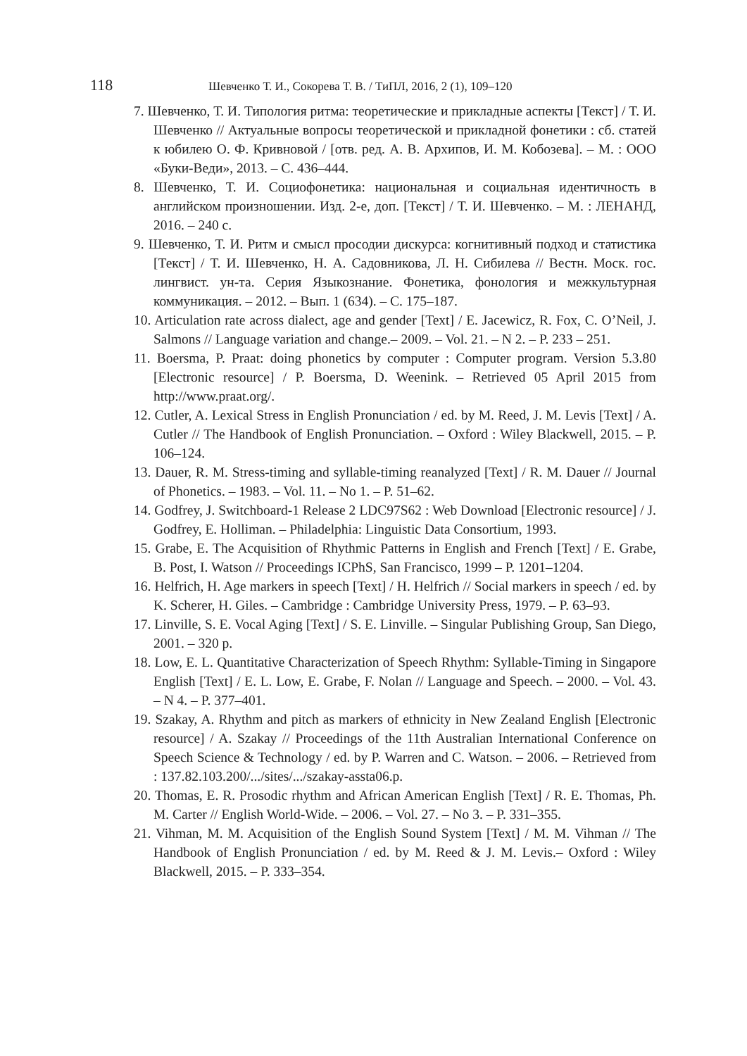118 Шевченко Т. И., Сокорева Т. В. / ТиПЛ, 2016, 2 (1), 109–120
7. Шевченко, Т. И. Типология ритма: теоретические и прикладные аспекты [Текст] / Т. И. Шевченко // Актуальные вопросы теоретической и прикладной фонетики : сб. статей к юбилею О. Ф. Кривновой / [отв. ред. А. В. Архипов, И. М. Кобозева]. – М. : ООО «Буки-Веди», 2013. – С. 436–444.
8. Шевченко, Т. И. Социофонетика: национальная и социальная идентичность в английском произношении. Изд. 2-е, доп. [Текст] / Т. И. Шевченко. – М. : ЛЕНАНД, 2016. – 240 с.
9. Шевченко, Т. И. Ритм и смысл просодии дискурса: когнитивный подход и статистика [Текст] / Т. И. Шевченко, Н. А. Садовникова, Л. Н. Сибилева // Вестн. Моск. гос. лингвист. ун-та. Серия Языкознание. Фонетика, фонология и межкультурная коммуникация. – 2012. – Вып. 1 (634). – С. 175–187.
10. Articulation rate across dialect, age and gender [Text] / E. Jacewicz, R. Fox, C. O’Neil, J. Salmons // Language variation and change.– 2009. – Vol. 21. – N 2. – P. 233 – 251.
11. Boersma, P. Praat: doing phonetics by computer : Computer program. Version 5.3.80 [Electronic resource] / P. Boersma, D. Weenink. – Retrieved 05 April 2015 from http://www.praat.org/.
12. Cutler, A. Lexical Stress in English Pronunciation / ed. by M. Reed, J. M. Levis [Text] / A. Cutler // The Handbook of English Pronunciation. – Oxford : Wiley Blackwell, 2015. – P. 106–124.
13. Dauer, R. M. Stress-timing and syllable-timing reanalyzed [Text] / R. M. Dauer // Journal of Phonetics. – 1983. – Vol. 11. – No 1. – P. 51–62.
14. Godfrey, J. Switchboard-1 Release 2 LDC97S62 : Web Download [Electronic resource] / J. Godfrey, E. Holliman. – Philadelphia: Linguistic Data Consortium, 1993.
15. Grabe, E. The Acquisition of Rhythmic Patterns in English and French [Text] / E. Grabe, B. Post, I. Watson // Proceedings ICPhS, San Francisco, 1999 – P. 1201–1204.
16. Helfrich, H. Age markers in speech [Text] / H. Helfrich // Social markers in speech / ed. by K. Scherer, H. Giles. – Cambridge : Cambridge University Press, 1979. – P. 63–93.
17. Linville, S. E. Vocal Aging [Text] / S. E. Linville. – Singular Publishing Group, San Diego, 2001. – 320 p.
18. Low, E. L. Quantitative Characterization of Speech Rhythm: Syllable-Timing in Singapore English [Text] / E. L. Low, E. Grabe, F. Nolan // Language and Speech. – 2000. – Vol. 43. – N 4. – P. 377–401.
19. Szakay, A. Rhythm and pitch as markers of ethnicity in New Zealand English [Electronic resource] / A. Szakay // Proceedings of the 11th Australian International Conference on Speech Science & Technology / ed. by P. Warren and C. Watson. – 2006. – Retrieved from : 137.82.103.200/.../sites/.../szakay-assta06.p.
20. Thomas, E. R. Prosodic rhythm and African American English [Text] / R. E. Thomas, Ph. M. Carter // English World-Wide. – 2006. – Vol. 27. – No 3. – P. 331–355.
21. Vihman, M. M. Acquisition of the English Sound System [Text] / M. M. Vihman // The Handbook of English Pronunciation / ed. by M. Reed & J. M. Levis.– Oxford : Wiley Blackwell, 2015. – P. 333–354.